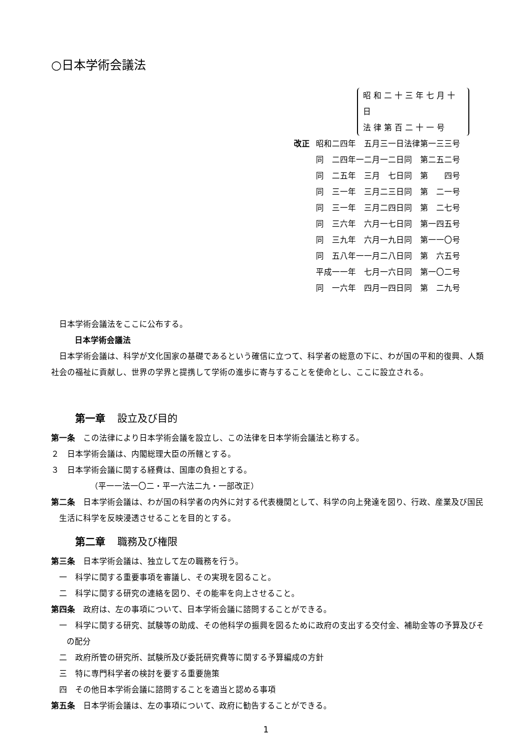○日本学術会議法
昭和二十三年七月十日
法律第百二十一号
| 改正 | 昭和二四年 五月三一日法律第一三三号 |
| | 同 二四年一二月一二日同 第二五二号 |
| | 同 二五年 三月 七日同 第 四号 |
| | 同 三一年 三月二三日同 第 二一号 |
| | 同 三一年 三月二四日同 第 二七号 |
| | 同 三六年 六月一七日同 第一四五号 |
| | 同 三九年 六月一九日同 第一一〇号 |
| | 同 五八年一一月二八日同 第 六五号 |
| | 平成一一年 七月一六日同 第一〇二号 |
| | 同 一六年 四月一四日同 第 二九号 |
日本学術会議法をここに公布する。
日本学術会議法
日本学術会議は、科学が文化国家の基礎であるという確信に立つて、科学者の総意の下に、わが国の平和的復興、人類社会の福祉に貢献し、世界の学界と提携して学術の進歩に寄与することを使命とし、ここに設立される。
第一章 設立及び目的
第一条　この法律により日本学術会議を設立し、この法律を日本学術会議法と称する。
２　日本学術会議は、内閣総理大臣の所轄とする。
３　日本学術会議に関する経費は、国庫の負担とする。
（平一一法一〇二・平一六法二九・一部改正）
第二条　日本学術会議は、わが国の科学者の内外に対する代表機関として、科学の向上発達を図り、行政、産業及び国民生活に科学を反映浸透させることを目的とする。
第二章 職務及び権限
第三条　日本学術会議は、独立して左の職務を行う。
一　科学に関する重要事項を審議し、その実現を図ること。
二　科学に関する研究の連絡を図り、その能率を向上させること。
第四条　政府は、左の事項について、日本学術会議に諮問することができる。
一　科学に関する研究、試験等の助成、その他科学の振興を図るために政府の支出する交付金、補助金等の予算及びその配分
二　政府所管の研究所、試験所及び委託研究費等に関する予算編成の方針
三　特に専門科学者の検討を要する重要施策
四　その他日本学術会議に諮問することを適当と認める事項
第五条　日本学術会議は、左の事項について、政府に勧告することができる。
1